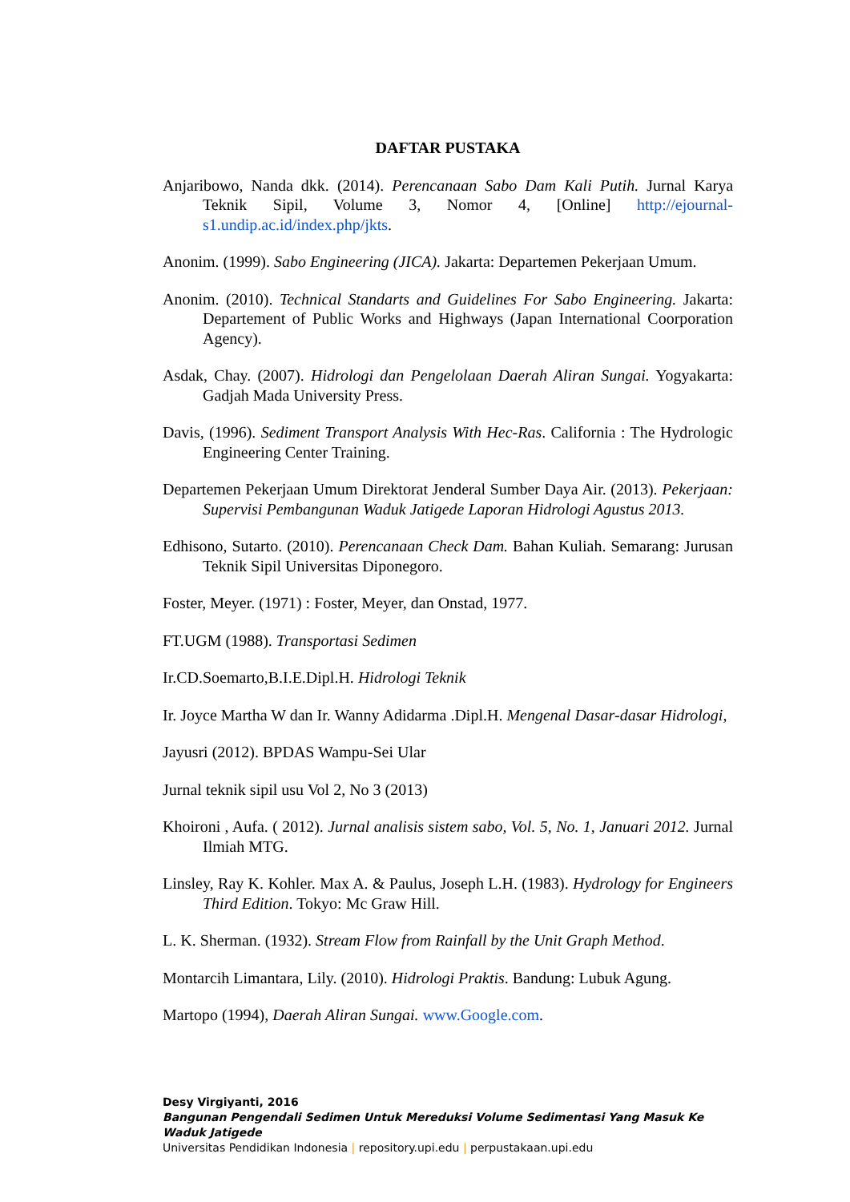DAFTAR PUSTAKA
Anjaribowo, Nanda dkk. (2014). Perencanaan Sabo Dam Kali Putih. Jurnal Karya Teknik Sipil, Volume 3, Nomor 4, [Online] http://ejournal-s1.undip.ac.id/index.php/jkts.
Anonim. (1999). Sabo Engineering (JICA). Jakarta: Departemen Pekerjaan Umum.
Anonim. (2010). Technical Standarts and Guidelines For Sabo Engineering. Jakarta: Departement of Public Works and Highways (Japan International Coorporation Agency).
Asdak, Chay. (2007). Hidrologi dan Pengelolaan Daerah Aliran Sungai. Yogyakarta: Gadjah Mada University Press.
Davis, (1996). Sediment Transport Analysis With Hec-Ras. California : The Hydrologic Engineering Center Training.
Departemen Pekerjaan Umum Direktorat Jenderal Sumber Daya Air. (2013). Pekerjaan: Supervisi Pembangunan Waduk Jatigede Laporan Hidrologi Agustus 2013.
Edhisono, Sutarto. (2010). Perencanaan Check Dam. Bahan Kuliah. Semarang: Jurusan Teknik Sipil Universitas Diponegoro.
Foster, Meyer. (1971) : Foster, Meyer, dan Onstad, 1977.
FT.UGM (1988). Transportasi Sedimen
Ir.CD.Soemarto,B.I.E.Dipl.H. Hidrologi Teknik
Ir. Joyce Martha W dan Ir. Wanny Adidarma .Dipl.H. Mengenal Dasar-dasar Hidrologi,
Jayusri (2012). BPDAS Wampu-Sei Ular
Jurnal teknik sipil usu Vol 2, No 3 (2013)
Khoironi , Aufa. ( 2012). Jurnal analisis sistem sabo, Vol. 5, No. 1, Januari 2012. Jurnal Ilmiah MTG.
Linsley, Ray K. Kohler. Max A. & Paulus, Joseph L.H. (1983). Hydrology for Engineers Third Edition. Tokyo: Mc Graw Hill.
L. K. Sherman. (1932). Stream Flow from Rainfall by the Unit Graph Method.
Montarcih Limantara, Lily. (2010). Hidrologi Praktis. Bandung: Lubuk Agung.
Martopo (1994), Daerah Aliran Sungai. www.Google.com.
Desy Virgiyanti, 2016
Bangunan Pengendali Sedimen Untuk Mereduksi Volume Sedimentasi Yang Masuk Ke Waduk Jatigede
Universitas Pendidikan Indonesia | repository.upi.edu | perpustakaan.upi.edu